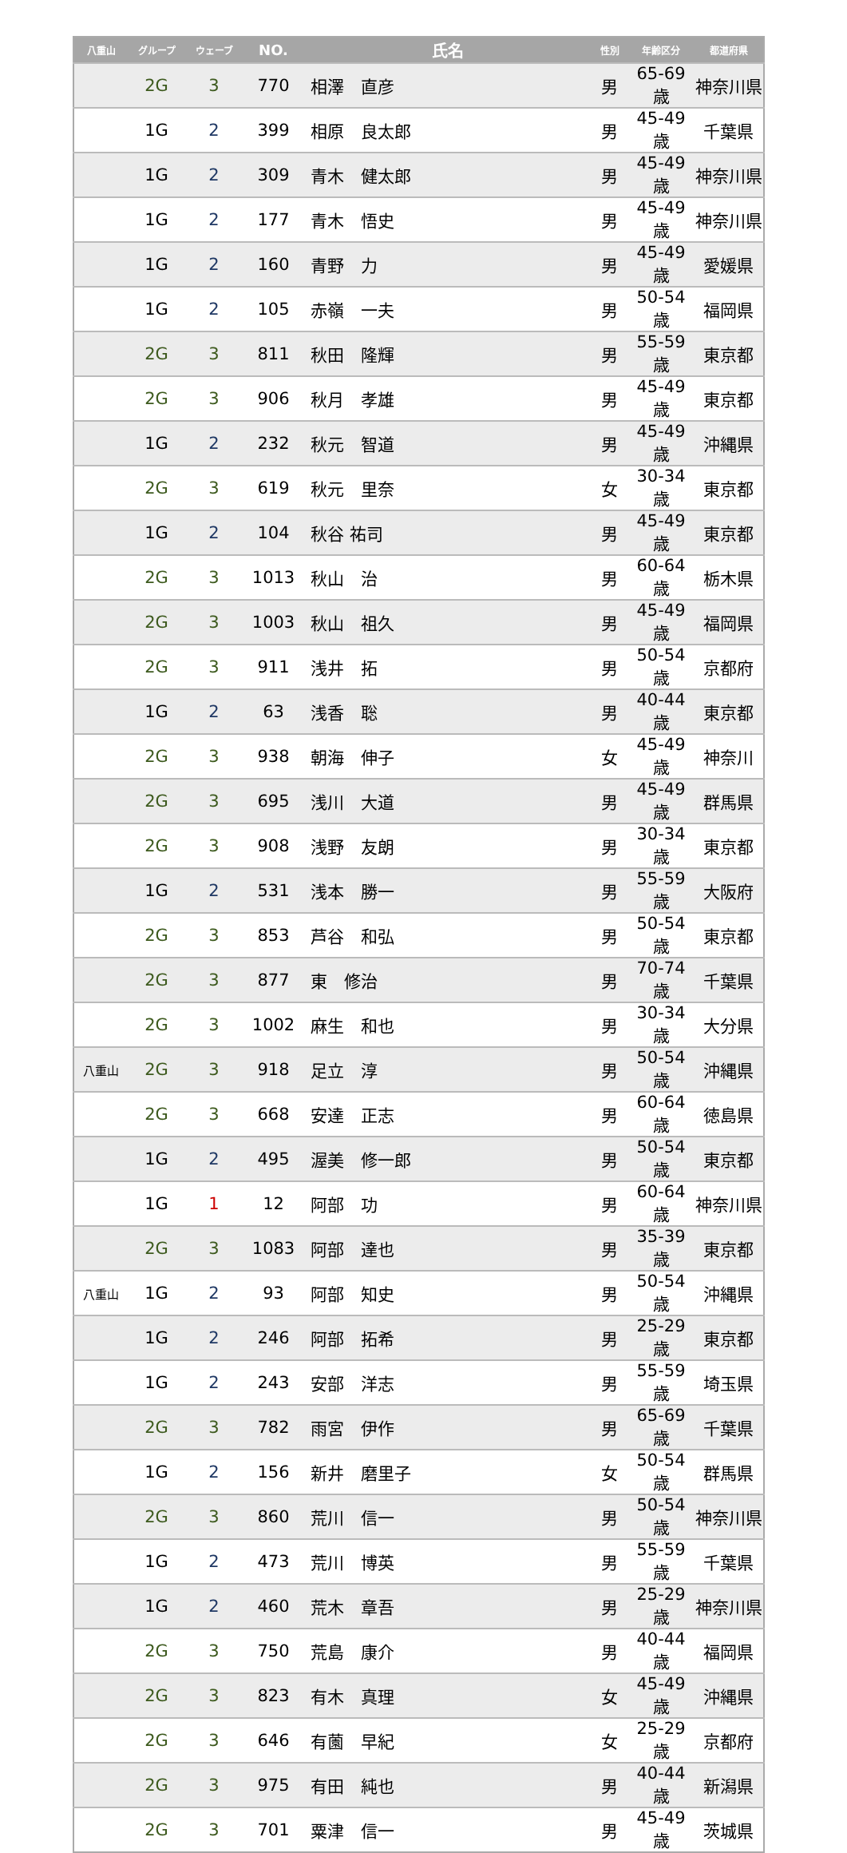| 八重山 | グループ | ウェーブ | NO. | 氏名 | 性別 | 年齢区分 | 都道府県 |
| --- | --- | --- | --- | --- | --- | --- | --- |
| | 2G | 3 | 770 | 相澤 直彦 | 男 | 65-69歳 | 神奈川県 |
| | 1G | 2 | 399 | 相原 良太郎 | 男 | 45-49歳 | 千葉県 |
| | 1G | 2 | 309 | 青木 健太郎 | 男 | 45-49歳 | 神奈川県 |
| | 1G | 2 | 177 | 青木 悟史 | 男 | 45-49歳 | 神奈川県 |
| | 1G | 2 | 160 | 青野 力 | 男 | 45-49歳 | 愛媛県 |
| | 1G | 2 | 105 | 赤嶺 一夫 | 男 | 50-54歳 | 福岡県 |
| | 2G | 3 | 811 | 秋田 隆輝 | 男 | 55-59歳 | 東京都 |
| | 2G | 3 | 906 | 秋月 孝雄 | 男 | 45-49歳 | 東京都 |
| | 1G | 2 | 232 | 秋元 智道 | 男 | 45-49歳 | 沖縄県 |
| | 2G | 3 | 619 | 秋元 里奈 | 女 | 30-34歳 | 東京都 |
| | 1G | 2 | 104 | 秋谷 祐司 | 男 | 45-49歳 | 東京都 |
| | 2G | 3 | 1013 | 秋山 治 | 男 | 60-64歳 | 栃木県 |
| | 2G | 3 | 1003 | 秋山 祖久 | 男 | 45-49歳 | 福岡県 |
| | 2G | 3 | 911 | 浅井 拓 | 男 | 50-54歳 | 京都府 |
| | 1G | 2 | 63 | 浅香 聡 | 男 | 40-44歳 | 東京都 |
| | 2G | 3 | 938 | 朝海 伸子 | 女 | 45-49歳 | 神奈川 |
| | 2G | 3 | 695 | 浅川 大道 | 男 | 45-49歳 | 群馬県 |
| | 2G | 3 | 908 | 浅野 友朗 | 男 | 30-34歳 | 東京都 |
| | 1G | 2 | 531 | 浅本 勝一 | 男 | 55-59歳 | 大阪府 |
| | 2G | 3 | 853 | 芦谷 和弘 | 男 | 50-54歳 | 東京都 |
| | 2G | 3 | 877 | 東 修治 | 男 | 70-74歳 | 千葉県 |
| | 2G | 3 | 1002 | 麻生 和也 | 男 | 30-34歳 | 大分県 |
| 八重山 | 2G | 3 | 918 | 足立 淳 | 男 | 50-54歳 | 沖縄県 |
| | 2G | 3 | 668 | 安達 正志 | 男 | 60-64歳 | 徳島県 |
| | 1G | 2 | 495 | 渥美 修一郎 | 男 | 50-54歳 | 東京都 |
| | 1G | 1 | 12 | 阿部 功 | 男 | 60-64歳 | 神奈川県 |
| | 2G | 3 | 1083 | 阿部 達也 | 男 | 35-39歳 | 東京都 |
| 八重山 | 1G | 2 | 93 | 阿部 知史 | 男 | 50-54歳 | 沖縄県 |
| | 1G | 2 | 246 | 阿部 拓希 | 男 | 25-29歳 | 東京都 |
| | 1G | 2 | 243 | 安部 洋志 | 男 | 55-59歳 | 埼玉県 |
| | 2G | 3 | 782 | 雨宮 伊作 | 男 | 65-69歳 | 千葉県 |
| | 1G | 2 | 156 | 新井 磨里子 | 女 | 50-54歳 | 群馬県 |
| | 2G | 3 | 860 | 荒川 信一 | 男 | 50-54歳 | 神奈川県 |
| | 1G | 2 | 473 | 荒川 博英 | 男 | 55-59歳 | 千葉県 |
| | 1G | 2 | 460 | 荒木 章吾 | 男 | 25-29歳 | 神奈川県 |
| | 2G | 3 | 750 | 荒島 康介 | 男 | 40-44歳 | 福岡県 |
| | 2G | 3 | 823 | 有木 真理 | 女 | 45-49歳 | 沖縄県 |
| | 2G | 3 | 646 | 有薗 早紀 | 女 | 25-29歳 | 京都府 |
| | 2G | 3 | 975 | 有田 純也 | 男 | 40-44歳 | 新潟県 |
| | 2G | 3 | 701 | 粟津 信一 | 男 | 45-49歳 | 茨城県 |